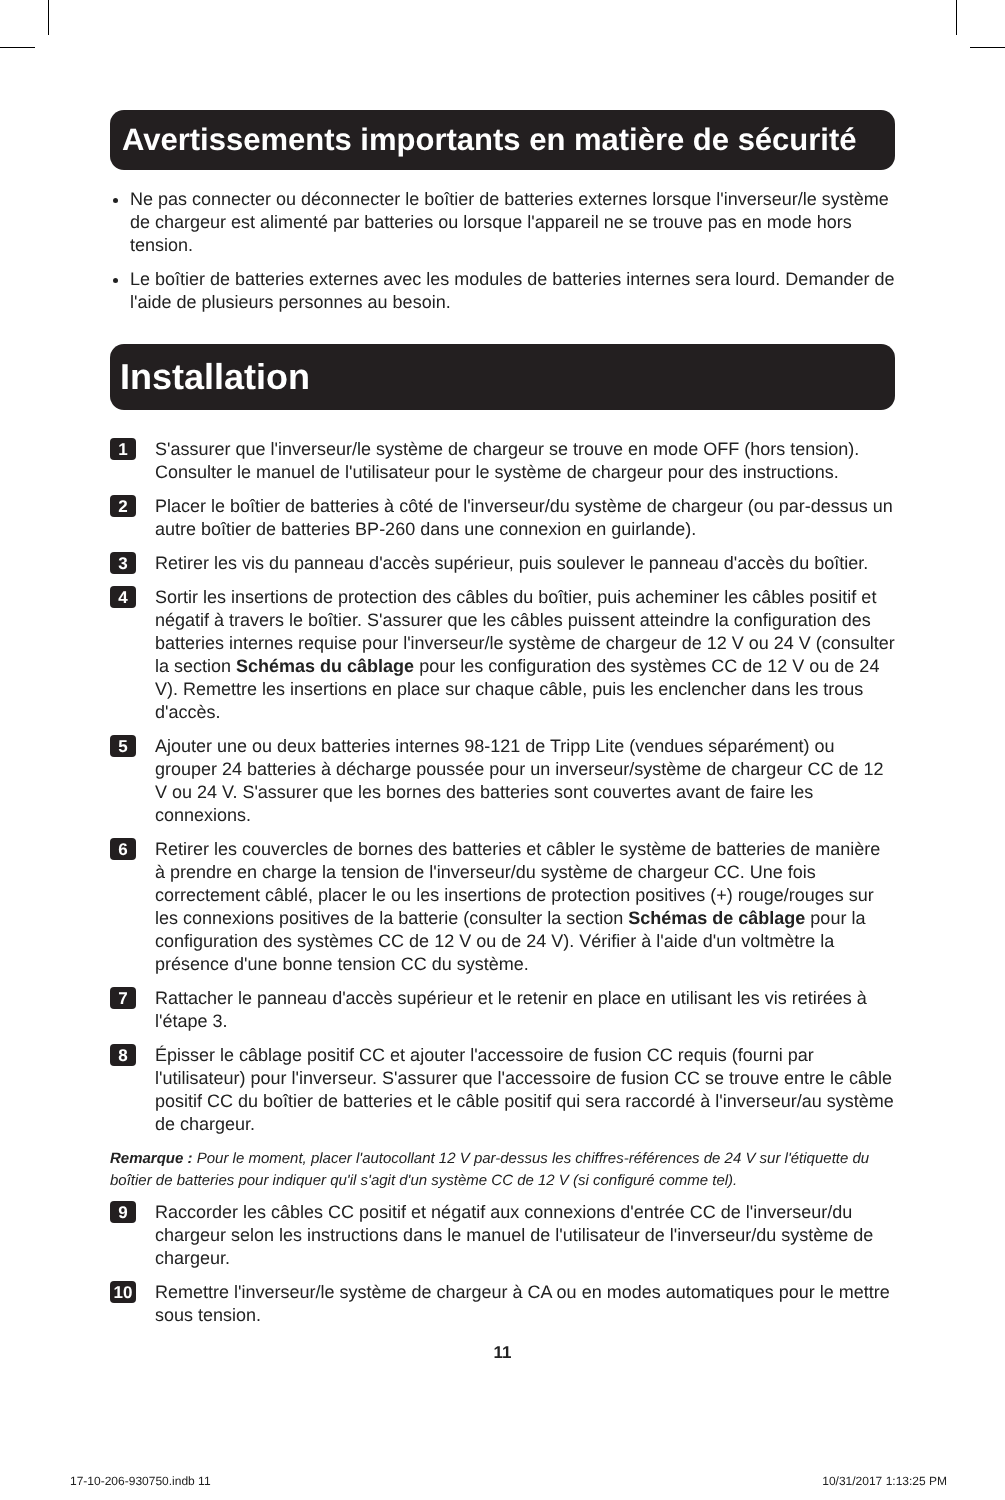Avertissements importants en matière de sécurité
Ne pas connecter ou déconnecter le boîtier de batteries externes lorsque l'inverseur/le système de chargeur est alimenté par batteries ou lorsque l'appareil ne se trouve pas en mode hors tension.
Le boîtier de batteries externes avec les modules de batteries internes sera lourd. Demander de l'aide de plusieurs personnes au besoin.
Installation
1
S'assurer que l'inverseur/le système de chargeur se trouve en mode OFF (hors tension). Consulter le manuel de l'utilisateur pour le système de chargeur pour des instructions.
2
Placer le boîtier de batteries à côté de l'inverseur/du système de chargeur (ou par-dessus un autre boîtier de batteries BP-260 dans une connexion en guirlande).
3
Retirer les vis du panneau d'accès supérieur, puis soulever le panneau d'accès du boîtier.
4
Sortir les insertions de protection des câbles du boîtier, puis acheminer les câbles positif et négatif à travers le boîtier. S'assurer que les câbles puissent atteindre la configuration des batteries internes requise pour l'inverseur/le système de chargeur de 12 V ou 24 V (consulter la section Schémas du câblage pour les configuration des systèmes CC de 12 V ou de 24 V). Remettre les insertions en place sur chaque câble, puis les enclencher dans les trous d'accès.
5
Ajouter une ou deux batteries internes 98-121 de Tripp Lite (vendues séparément) ou grouper 24 batteries à décharge poussée pour un inverseur/système de chargeur CC de 12 V ou 24 V. S'assurer que les bornes des batteries sont couvertes avant de faire les connexions.
6
Retirer les couvercles de bornes des batteries et câbler le système de batteries de manière à prendre en charge la tension de l'inverseur/du système de chargeur CC. Une fois correctement câblé, placer le ou les insertions de protection positives (+) rouge/rouges sur les connexions positives de la batterie (consulter la section Schémas de câblage pour la configuration des systèmes CC de 12 V ou de 24 V). Vérifier à l'aide d'un voltmètre la présence d'une bonne tension CC du système.
7
Rattacher le panneau d'accès supérieur et le retenir en place en utilisant les vis retirées à l'étape 3.
8
Épisser le câblage positif CC et ajouter l'accessoire de fusion CC requis (fourni par l'utilisateur) pour l'inverseur. S'assurer que l'accessoire de fusion CC se trouve entre le câble positif CC du boîtier de batteries et le câble positif qui sera raccordé à l'inverseur/au système de chargeur.
Remarque : Pour le moment, placer l'autocollant 12 V par-dessus les chiffres-références de 24 V sur l'étiquette du boîtier de batteries pour indiquer qu'il s'agit d'un système CC de 12 V (si configuré comme tel).
9
Raccorder les câbles CC positif et négatif aux connexions d'entrée CC de l'inverseur/du chargeur selon les instructions dans le manuel de l'utilisateur de l'inverseur/du système de chargeur.
10
Remettre l'inverseur/le système de chargeur à CA ou en modes automatiques pour le mettre sous tension.
11
17-10-206-930750.indb 11 10/31/2017 1:13:25 PM